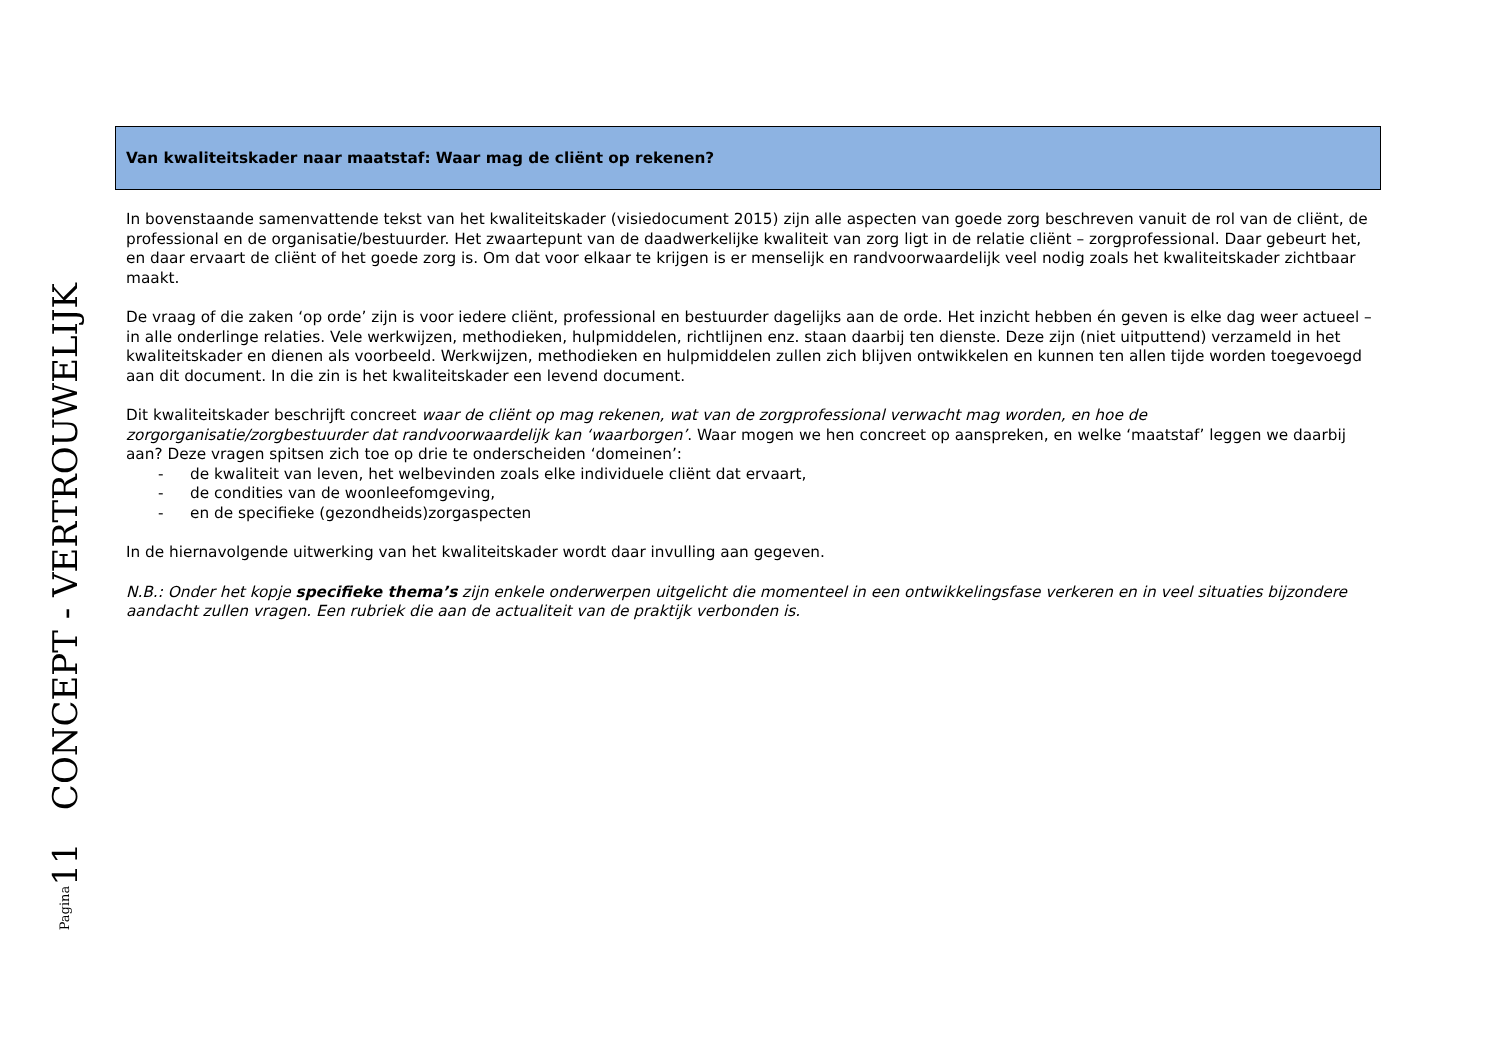Pagina11 CONCEPT - VERTROUWELIJK
Van kwaliteitskader naar maatstaf: Waar mag de cliënt op rekenen?
In bovenstaande samenvattende tekst van het kwaliteitskader (visiedocument 2015) zijn alle aspecten van goede zorg beschreven vanuit de rol van de cliënt, de professional en de organisatie/bestuurder. Het zwaartepunt van de daadwerkelijke kwaliteit van zorg ligt in de relatie cliënt – zorgprofessional. Daar gebeurt het, en daar ervaart de cliënt of het goede zorg is. Om dat voor elkaar te krijgen is er menselijk en randvoorwaardelijk veel nodig zoals het kwaliteitskader zichtbaar maakt.
De vraag of die zaken ‘op orde’ zijn is voor iedere cliënt, professional en bestuurder dagelijks aan de orde. Het inzicht hebben én geven is elke dag weer actueel – in alle onderlinge relaties. Vele werkwijzen, methodieken, hulpmiddelen, richtlijnen enz. staan daarbij ten dienste. Deze zijn (niet uitputtend) verzameld in het kwaliteitskader en dienen als voorbeeld. Werkwijzen, methodieken en hulpmiddelen zullen zich blijven ontwikkelen en kunnen ten allen tijde worden toegevoegd aan dit document. In die zin is het kwaliteitskader een levend document.
Dit kwaliteitskader beschrijft concreet waar de cliënt op mag rekenen, wat van de zorgprofessional verwacht mag worden, en hoe de zorgorganisatie/zorgbestuurder dat randvoorwaardelijk kan ‘waarborgen’. Waar mogen we hen concreet op aanspreken, en welke ‘maatstaf’ leggen we daarbij aan? Deze vragen spitsen zich toe op drie te onderscheiden ‘domeinen’:
- de kwaliteit van leven, het welbevinden zoals elke individuele cliënt dat ervaart,
- de condities van de woonleefomgeving,
- en de specifieke (gezondheids)zorgaspecten
In de hiernavolgende uitwerking van het kwaliteitskader wordt daar invulling aan gegeven.
N.B.: Onder het kopje specifieke thema’s zijn enkele onderwerpen uitgelicht die momenteel in een ontwikkelingsfase verkeren en in veel situaties bijzondere aandacht zullen vragen. Een rubriek die aan de actualiteit van de praktijk verbonden is.